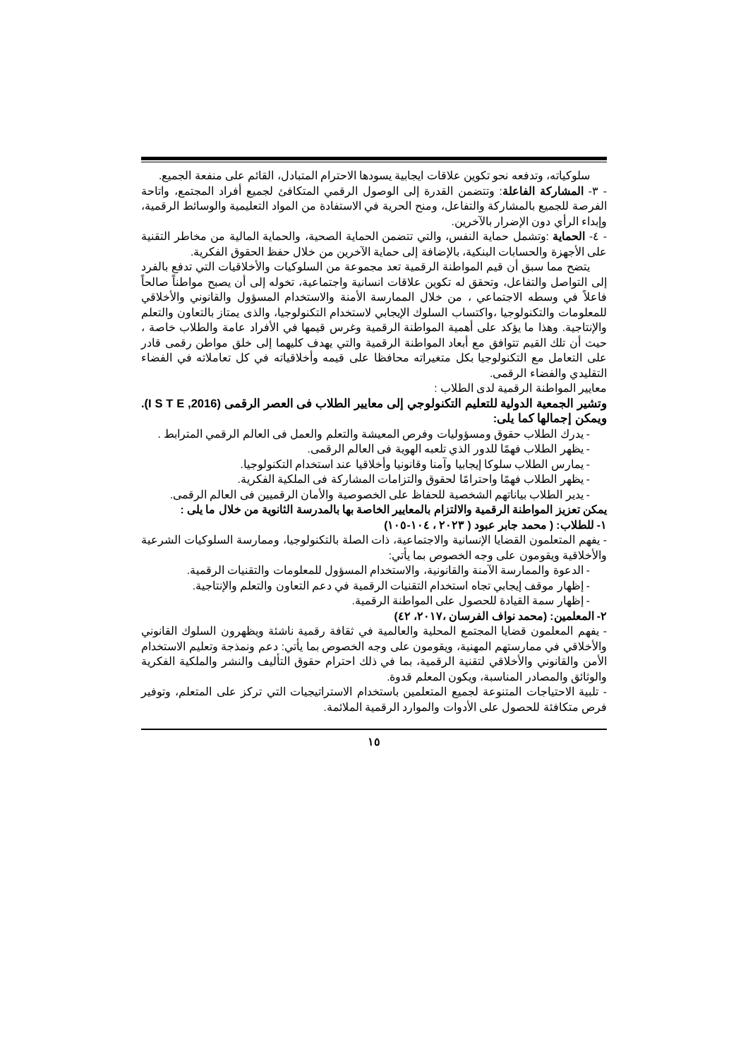سلوكياته، وتدفعه نحو تكوين علاقات ايجابية يسودها الاحترام المتبادل، القائم على منفعة الجميع.
- ٣- المشاركة الفاعلة: وتتضمن القدرة إلى الوصول الرقمي المتكافئ لجميع أفراد المجتمع، واتاحة الفرصة للجميع بالمشاركة والتفاعل، ومنح الحرية في الاستفادة من المواد التعليمية والوسائط الرقمية، وإبداء الرأي دون الإضرار بالآخرين.
- ٤- الحماية :وتشمل حماية النفس، والتي تتضمن الحماية الصحية، والحماية المالية من مخاطر التقنية على الأجهزة والحسابات البنكية، بالإضافة إلى حماية الآخرين من خلال حفظ الحقوق الفكرية.
يتضح مما سبق أن قيم المواطنة الرقمية تعد مجموعة من السلوكيات والأخلاقيات التي تدفع بالفرد إلى التواصل والتفاعل، وتحقق له تكوين علاقات انسانية واجتماعية، تخوله إلى أن يصبح مواطناً صالحاً فاعلاً في وسطه الاجتماعي ، من خلال الممارسة الأمنة والاستخدام المسؤول والقانوني والأخلاقي للمعلومات والتكنولوجيا ،واكتساب السلوك الإيجابي لاستخدام التكنولوجيا، والذى يمتاز بالتعاون والتعلم والإنتاجية. وهذا ما يؤكد على أهمية المواطنة الرقمية وغرس قيمها في الأفراد عامة والطلاب خاصة ، حيث أن تلك القيم تتوافق مع أبعاد المواطنة الرقمية والتي يهدف كليهما إلى خلق مواطن رقمى قادر على التعامل مع التكنولوجيا بكل متغيراته محافظا على قيمه وأخلاقياته في كل تعاملاته في الفضاء التقليدي والفضاء الرقمى.
معايير المواطنة الرقمية لدى الطلاب :
وتشير الجمعية الدولية للتعليم التكنولوجي إلى معايير الطلاب فى العصر الرقمى (I S T E ,2016). ويمكن إجمالها كما يلى:
- يدرك الطلاب حقوق ومسؤوليات وفرص المعيشة والتعلم والعمل فى العالم الرقمي المترابط .
- يظهر الطلاب فهمًا للدور الذي تلعبه الهوية فى العالم الرقمى.
- يمارس الطلاب سلوكا إيجابيا وآمنا وقانونيا وأخلاقيا عند استخدام التكنولوجيا.
- يظهر الطلاب فهمًا واحترامًا لحقوق والتزامات المشاركة فى الملكية الفكرية.
- يدير الطلاب بياناتهم الشخصية للحفاظ على الخصوصية والأمان الرقميين فى العالم الرقمى.
يمكن تعزيز المواطنة الرقمية والالتزام بالمعايير الخاصة بها بالمدرسة الثانوية من خلال ما يلى :
١- للطلاب: ( محمد جابر عبود ( ٢٠٢٣ ، ١٠٤-١٠٥)
- يفهم المتعلمون القضايا الإنسانية والاجتماعية، ذات الصلة بالتكنولوجيا، وممارسة السلوكيات الشرعية والأخلاقية ويقومون على وجه الخصوص بما يأتي:
- الدعوة والممارسة الآمنة والقانونية، والاستخدام المسؤول للمعلومات والتقنيات الرقمية.
- إظهار موقف إيجابي تجاه استخدام التقنيات الرقمية في دعم التعاون والتعلم والإنتاجية.
- إظهار سمة القيادة للحصول على المواطنة الرقمية.
٢- المعلمين: (محمد نواف الفرسان ،٢٠١٧، ٤٢)
- يفهم المعلمون قضايا المجتمع المحلية والعالمية في ثقافة رقمية ناشئة ويظهرون السلوك القانوني والأخلاقي في ممارستهم المهنية، ويقومون على وجه الخصوص بما يأتي: دعم ونمذجة وتعليم الاستخدام الأمن والقانوني والأخلاقي لتقنية الرقمية، بما في ذلك احترام حقوق التأليف والنشر والملكية الفكرية والوثائق والمصادر المناسبة، ويكون المعلم قدوة.
- تلبية الاحتياجات المتنوعة لجميع المتعلمين باستخدام الاستراتيجيات التي تركز على المتعلم، وتوفير فرص متكافئة للحصول على الأدوات والموارد الرقمية الملائمة.
١٥